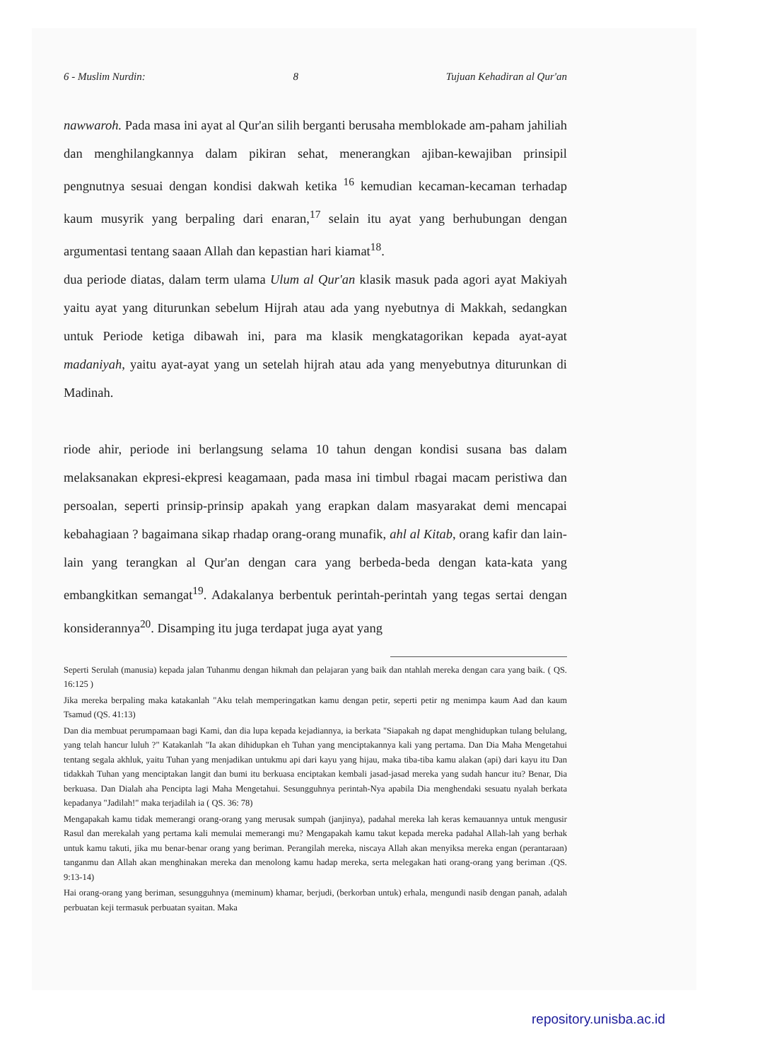6 - Muslim Nurdin: 8 Tujuan Kehadiran al Qur'an
nawwaroh. Pada masa ini ayat al Qur'an silih berganti berusaha memblokade am-paham jahiliah dan menghilangkannya dalam pikiran sehat, menerangkan ajiban-kewajiban prinsipil pengnutnya sesuai dengan kondisi dakwah ketika <sup>16</sup> kemudian kecaman-kecaman terhadap kaum musyrik yang berpaling dari enaran,<sup>17</sup> selain itu ayat yang berhubungan dengan argumentasi tentang saaan Allah dan kepastian hari kiamat<sup>18</sup>.
dua periode diatas, dalam term ulama Ulum al Qur'an klasik masuk pada agori ayat Makiyah yaitu ayat yang diturunkan sebelum Hijrah atau ada yang nyebutnya di Makkah, sedangkan untuk Periode ketiga dibawah ini, para ma klasik mengkatagorikan kepada ayat-ayat madaniyah, yaitu ayat-ayat yang un setelah hijrah atau ada yang menyebutnya diturunkan di Madinah.
riode ahir, periode ini berlangsung selama 10 tahun dengan kondisi susana bas dalam melaksanakan ekpresi-ekpresi keagamaan, pada masa ini timbul rbagai macam peristiwa dan persoalan, seperti prinsip-prinsip apakah yang erapkan dalam masyarakat demi mencapai kebahagiaan ? bagaimana sikap rhadap orang-orang munafik, ahl al Kitab, orang kafir dan lain-lain yang terangkan al Qur'an dengan cara yang berbeda-beda dengan kata-kata yang embangkitkan semangat<sup>19</sup>. Adakalanya berbentuk perintah-perintah yang tegas sertai dengan konsiderannya<sup>20</sup>. Disamping itu juga terdapat juga ayat yang
Seperti Serulah (manusia) kepada jalan Tuhanmu dengan hikmah dan pelajaran yang baik dan ntahlah mereka dengan cara yang baik. ( QS. 16:125 )
Jika mereka berpaling maka katakanlah "Aku telah memperingatkan kamu dengan petir, seperti petir ng menimpa kaum Aad dan kaum Tsamud (QS. 41:13)
Dan dia membuat perumpamaan bagi Kami, dan dia lupa kepada kejadiannya, ia berkata "Siapakah ng dapat menghidupkan tulang belulang, yang telah hancur luluh ?" Katakanlah "Ia akan dihidupkan eh Tuhan yang menciptakannya kali yang pertama. Dan Dia Maha Mengetahui tentang segala akhluk, yaitu Tuhan yang menjadikan untukmu api dari kayu yang hijau, maka tiba-tiba kamu alakan (api) dari kayu itu Dan tidakkah Tuhan yang menciptakan langit dan bumi itu berkuasa enciptakan kembali jasad-jasad mereka yang sudah hancur itu? Benar, Dia berkuasa. Dan Dialah aha Pencipta lagi Maha Mengetahui. Sesungguhnya perintah-Nya apabila Dia menghendaki sesuatu nyalah berkata kepadanya "Jadilah!" maka terjadilah ia ( QS. 36: 78)
Mengapakah kamu tidak memerangi orang-orang yang merusak sumpah (janjinya), padahal mereka lah keras kemauannya untuk mengusir Rasul dan merekalah yang pertama kali memulai memerangi mu? Mengapakah kamu takut kepada mereka padahal Allah-lah yang berhak untuk kamu takuti, jika mu benar-benar orang yang beriman. Perangilah mereka, niscaya Allah akan menyiksa mereka engan (perantaraan) tanganmu dan Allah akan menghinakan mereka dan menolong kamu hadap mereka, serta melegakan hati orang-orang yang beriman .(QS. 9:13-14)
Hai orang-orang yang beriman, sesungguhnya (meminum) khamar, berjudi, (berkorban untuk) erhala, mengundi nasib dengan panah, adalah perbuatan keji termasuk perbuatan syaitan. Maka
repository.unisba.ac.id